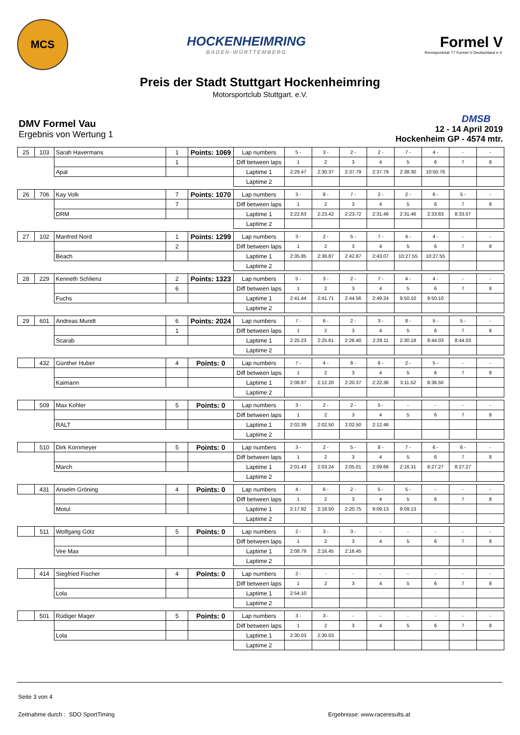MCS
HOCKENHEIMRING
BADEN-WÜRTTEMBERG
Formel V
Rennsportclub 77 Formel V Deutschland e.V.
Preis der Stadt Stuttgart Hockenheimring
Motorsportclub Stuttgart. e.V.
DMV Formel Vau
Ergebnis von Wertung 1
DMSB
12 - 14 April 2019
Hockenheim GP - 4574 mtr.
| 25 | 103 | Sarah Havermans | 1 | Points: 1069 | Lap numbers | 5 - | 3 - | 2 - | 2 - | 7 - | 4 - | - | - |
| | | | 1 | | Diff between laps | 1 | 2 | 3 | 4 | 5 | 6 | 7 | 8 |
| | | Apal | | | Laptime 1 | 2:29.47 | 2:30.37 | 2:37.79 | 2:37.79 | 2:38.30 | 10:50.76 | | |
| | | | | | Laptime 2 | | | | | | | | |
| 26 | 706 | Kay Volk | 7 | Points: 1070 | Lap numbers | 3 - | 8 - | 7 - | 2 - | 2 - | 6 - | 5 - | - |
| | | | 7 | | Diff between laps | 1 | 2 | 3 | 4 | 5 | 6 | 7 | 8 |
| | | DRM | | | Laptime 1 | 2:22.63 | 2:23.42 | 2:23.72 | 2:31.46 | 2:31.46 | 2:33.83 | 8:33.07 | |
| | | | | | Laptime 2 | | | | | | | | |
| 27 | 102 | Manfred Nord | 1 | Points: 1299 | Lap numbers | 3 - | 2 - | 5 - | 7 - | 4 - | 4 - | - | - |
| | | | 2 | | Diff between laps | 1 | 2 | 3 | 4 | 5 | 6 | 7 | 8 |
| | | Beach | | | Laptime 1 | 2:35.85 | 2:36.87 | 2:42.87 | 2:43.07 | 10:27.55 | 10:27.55 | | |
| | | | | | Laptime 2 | | | | | | | | |
| 28 | 229 | Kenneth Schlienz | 2 | Points: 1323 | Lap numbers | 5 - | 3 - | 2 - | 7 - | 4 - | 4 - | - | - |
| | | | 6 | | Diff between laps | 1 | 2 | 3 | 4 | 5 | 6 | 7 | 8 |
| | | Fuchs | | | Laptime 1 | 2:41.44 | 2:41.71 | 2:44.56 | 2:49.24 | 9:50.10 | 9:50.10 | | |
| | | | | | Laptime 2 | | | | | | | | |
| 29 | 601 | Andreas Mundt | 6 | Points: 2024 | Lap numbers | 7 - | 6 - | 2 - | 3 - | 8 - | 5 - | 5 - | - |
| | | | 1 | | Diff between laps | 1 | 2 | 3 | 4 | 5 | 6 | 7 | 8 |
| | | Scarab | | | Laptime 1 | 2:25.23 | 2:25.61 | 2:26.40 | 2:29.11 | 2:30.18 | 8:44.03 | 8:44.03 | |
| | | | | | Laptime 2 | | | | | | | | |
| | 432 | Günther Huber | 4 | Points: 0 | Lap numbers | 7 - | 4 - | 8 - | 6 - | 2 - | 5 - | - | - |
| | | | | | Diff between laps | 1 | 2 | 3 | 4 | 5 | 6 | 7 | 8 |
| | | Kaimann | | | Laptime 1 | 2:08.87 | 2:12.20 | 2:20.37 | 2:22.36 | 3:11.52 | 8:36.50 | | |
| | | | | | Laptime 2 | | | | | | | | |
| | 509 | Max Kohler | 5 | Points: 0 | Lap numbers | 3 - | 2 - | 2 - | 5 - | - | - | - | - |
| | | | | | Diff between laps | 1 | 2 | 3 | 4 | 5 | 6 | 7 | 8 |
| | | RALT | | | Laptime 1 | 2:02.39 | 2:02.50 | 2:02.50 | 2:12.46 | | | | |
| | | | | | Laptime 2 | | | | | | | | |
| | 510 | Dirk Kornmeyer | 5 | Points: 0 | Lap numbers | 3 - | 2 - | 5 - | 8 - | 7 - | 6 - | 6 - | - |
| | | | | | Diff between laps | 1 | 2 | 3 | 4 | 5 | 6 | 7 | 8 |
| | | March | | | Laptime 1 | 2:01.43 | 2:03.24 | 2:05.01 | 2:09.66 | 2:16.31 | 8:27.27 | 8:27.27 | |
| | | | | | Laptime 2 | | | | | | | | |
| | 431 | Anselm Gröning | 4 | Points: 0 | Lap numbers | 4 - | 6 - | 2 - | 5 - | 5 - | - | - | - |
| | | | | | Diff between laps | 1 | 2 | 3 | 4 | 5 | 6 | 7 | 8 |
| | | Motul | | | Laptime 1 | 2:17.92 | 2:18.50 | 2:20.75 | 9:09.13 | 9:09.13 | | | |
| | | | | | Laptime 2 | | | | | | | | |
| | 511 | Wolfgang Götz | 5 | Points: 0 | Lap numbers | 2 - | 3 - | 3 - | - | - | - | - | - |
| | | | | | Diff between laps | 1 | 2 | 3 | 4 | 5 | 6 | 7 | 8 |
| | | Vee Max | | | Laptime 1 | 2:08.79 | 2:16.45 | 2:16.45 | | | | | |
| | | | | | Laptime 2 | | | | | | | | |
| | 414 | Siegfried Fischer | 4 | Points: 0 | Lap numbers | 2 - | - | - | - | - | - | - | - |
| | | | | | Diff between laps | 1 | 2 | 3 | 4 | 5 | 6 | 7 | 8 |
| | | Lola | | | Laptime 1 | 2:54.10 | | | | | | | |
| | | | | | Laptime 2 | | | | | | | | |
| | 501 | Rüdiger Mager | 5 | Points: 0 | Lap numbers | 3 - | 3 - | - | - | - | - | - | - |
| | | | | | Diff between laps | 1 | 2 | 3 | 4 | 5 | 6 | 7 | 8 |
| | | Lola | | | Laptime 1 | 2:30.03 | 2:30.03 | | | | | | |
| | | | | | Laptime 2 | | | | | | | | |
Seite 3 von 4
Zeitnahme durch : SDO SportTiming Ergebnisse: www.raceresults.at